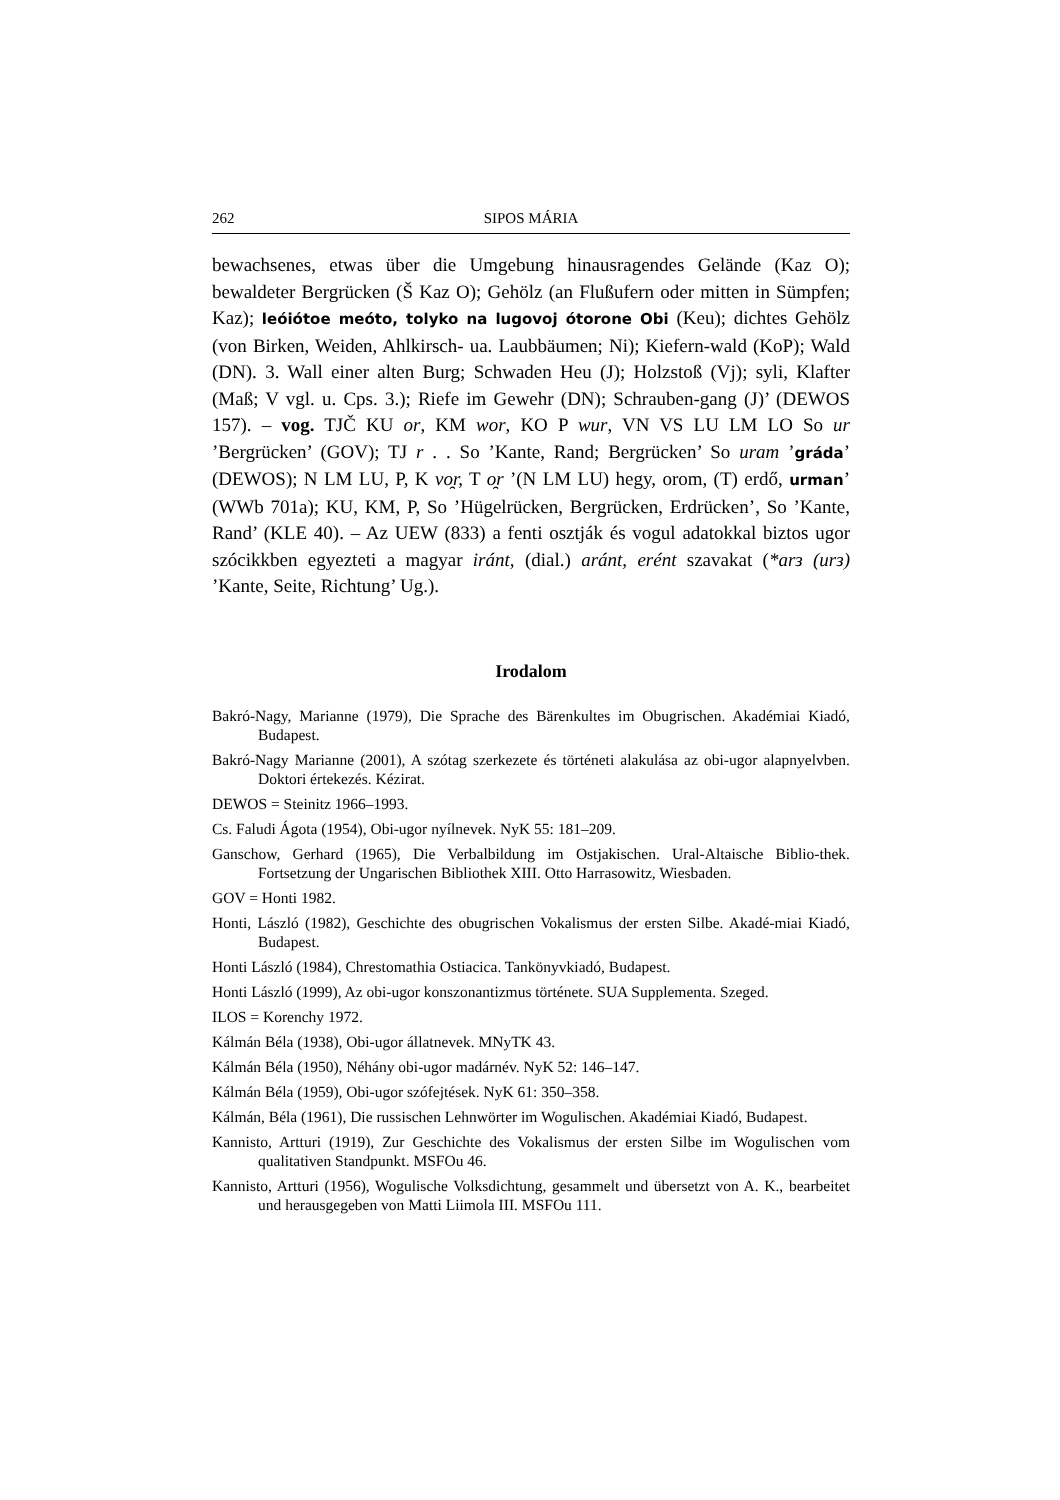262 SIPOS MÁRIA
bewachsenes, etwas über die Umgebung hinausragendes Gelände (Kaz O); bewaldeter Bergrücken (Š Kaz O); Gehölz (an Flußufern oder mitten in Sümpfen; Kaz); leóiótoe meóto, tolyko na lugovoj ótorone Obi (Keu); dichtes Gehölz (von Birken, Weiden, Ahlkirsch- ua. Laubbäumen; Ni); Kiefern-wald (KoP); Wald (DN). 3. Wall einer alten Burg; Schwaden Heu (J); Holzstoß (Vj); syli, Klafter (Maß; V vgl. u. Cps. 3.); Riefe im Gewehr (DN); Schrauben-gang (J)’ (DEWOS 157). – vog. TJČ KU or, KM wor, KO P wur, VN VS LU LM LO So ur ’Bergrücken’ (GOV); TJ r . . So ’Kante, Rand; Bergrücken’ So uram ’gráda’ (DEWOS); N LM LU, P, K vo̯r, T o̯r ’(N LM LU) hegy, orom, (T) erdő, urman’ (WWb 701a); KU, KM, P, So ’Hügelrücken, Bergrücken, Erdrücken’, So ’Kante, Rand’ (KLE 40). – Az UEW (833) a fenti osztják és vogul adatokkal biztos ugor szócikkben egyezteti a magyar iránt, (dial.) aránt, erént szavakat (*arз (urз) ’Kante, Seite, Richtung’ Ug.).
Irodalom
Bakró-Nagy, Marianne (1979), Die Sprache des Bärenkultes im Obugrischen. Akadémiai Kiadó, Budapest.
Bakró-Nagy Marianne (2001), A szótag szerkezete és történeti alakulása az obi-ugor alapnyelvben. Doktori értekezés. Kézirat.
DEWOS = Steinitz 1966–1993.
Cs. Faludi Ágota (1954), Obi-ugor nyílnevek. NyK 55: 181–209.
Ganschow, Gerhard (1965), Die Verbalbildung im Ostjakischen. Ural-Altaische Biblio-thek. Fortsetzung der Ungarischen Bibliothek XIII. Otto Harrasowitz, Wiesbaden.
GOV = Honti 1982.
Honti, László (1982), Geschichte des obugrischen Vokalismus der ersten Silbe. Akadé-miai Kiadó, Budapest.
Honti László (1984), Chrestomathia Ostiacica. Tankönyvkiadó, Budapest.
Honti László (1999), Az obi-ugor konszonantizmus története. SUA Supplementa. Szeged.
ILOS = Korenchy 1972.
Kálmán Béla (1938), Obi-ugor állatnevek. MNyTK 43.
Kálmán Béla (1950), Néhány obi-ugor madárnév. NyK 52: 146–147.
Kálmán Béla (1959), Obi-ugor szófejtések. NyK 61: 350–358.
Kálmán, Béla (1961), Die russischen Lehnwörter im Wogulischen. Akadémiai Kiadó, Budapest.
Kannisto, Artturi (1919), Zur Geschichte des Vokalismus der ersten Silbe im Wogulischen vom qualitativen Standpunkt. MSFOu 46.
Kannisto, Artturi (1956), Wogulische Volksdichtung, gesammelt und übersetzt von A. K., bearbeitet und herausgegeben von Matti Liimola III. MSFOu 111.